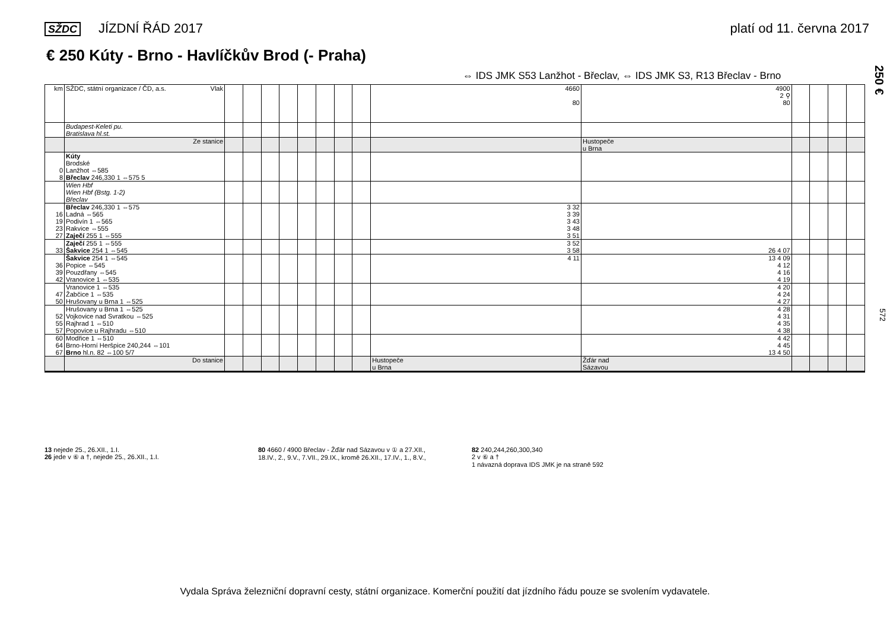SŽDC JÍZDNÍ ŘÁD 2017 platí od 11. června 2017
€ 250 Kúty - Brno - Havlíčkův Brod (- Praha)
⇔ IDS JMK S53 Lanžhot - Břeclav, ⇔ IDS JMK S3, R13 Břeclav - Brno
250 €
572
| km | SŽDC, státní organizace / ČD, a.s. Vlak | | | | | | | | | 4660 80 | 4900 2 ⚲ 80 | | | | |
| | Budapest-Keleti pu. Bratislava hl.st. | | | | | | | | | | | | | | |
| | Ze stanice | | | | | | | | | | Hustopeče u Brna | | | | |
| 0 8 | Kúty Brodské Lanžhot ⇔585 Břeclav 246,330 1 ⇔575 5 | | | | | | | | | | | | | | |
| | Wien Hbf Wien Hbf (Bstg. 1-2) Břeclav | | | | | | | | | | | | | | |
| 16 19 23 27 | Břeclav 246,330 1 ⇔575 Ladná ⇔565 Podivín 1 ⇔565 Rakvice ⇔555 Zaječí 255 1 ⇔555 | | | | | | | | | 3 32 3 39 3 43 3 48 3 51 | | | | | |
| 33 | Zaječí 255 1 ⇔555 Šakvice 254 1 ⇔545 | | | | | | | | | 3 52 3 58 | 26 4 07 | | | | |
| 36 39 42 | Šakvice 254 1 ⇔545 Popice ⇔545 Pouzdřany ⇔545 Vranovice 1 ⇔535 | | | | | | | | | 4 11 | 13 4 09 4 12 4 16 4 19 | | | | |
| 47 50 | Vranovice 1 ⇔535 Žabčice 1 ⇔535 Hrušovany u Brna 1 ⇔525 | | | | | | | | | | 4 20 4 24 4 27 | | | | |
| 52 55 57 | Hrušovany u Brna 1 ⇔525 Vojkovice nad Svratkou ⇔525 Rajhrad 1 ⇔510 Popovice u Rajhradu ⇔510 | | | | | | | | | | 4 28 4 31 4 35 4 38 | | | | |
| 60 64 67 | Modřice 1 ⇔510 Brno-Horní Heršpice 240,244 ⇔101 Brno hl.n. 82 ⇔100 5/7 | | | | | | | | | | 4 42 4 45 13 4 50 | | | | |
| | Do stanice | | | | | | | | | Hustopeče u Brna | Žďár nad Sázavou | | | | |
13 nejede 25., 26.XII., 1.I.
26 jede v ⑥ a †, nejede 25., 26.XII., 1.I.
80 4660 / 4900 Břeclav - Žďár nad Sázavou v ① a 27.XII., 18.IV., 2., 9.V., 7.VII., 29.IX., kromě 26.XII., 17.IV., 1., 8.V.,
82 240,244,260,300,340
2 v ⑥ a †
1 návazná doprava IDS JMK je na straně 592
Vydala Správa železniční dopravní cesty, státní organizace. Komerční použití dat jízdního řádu pouze se svolením vydavatele.